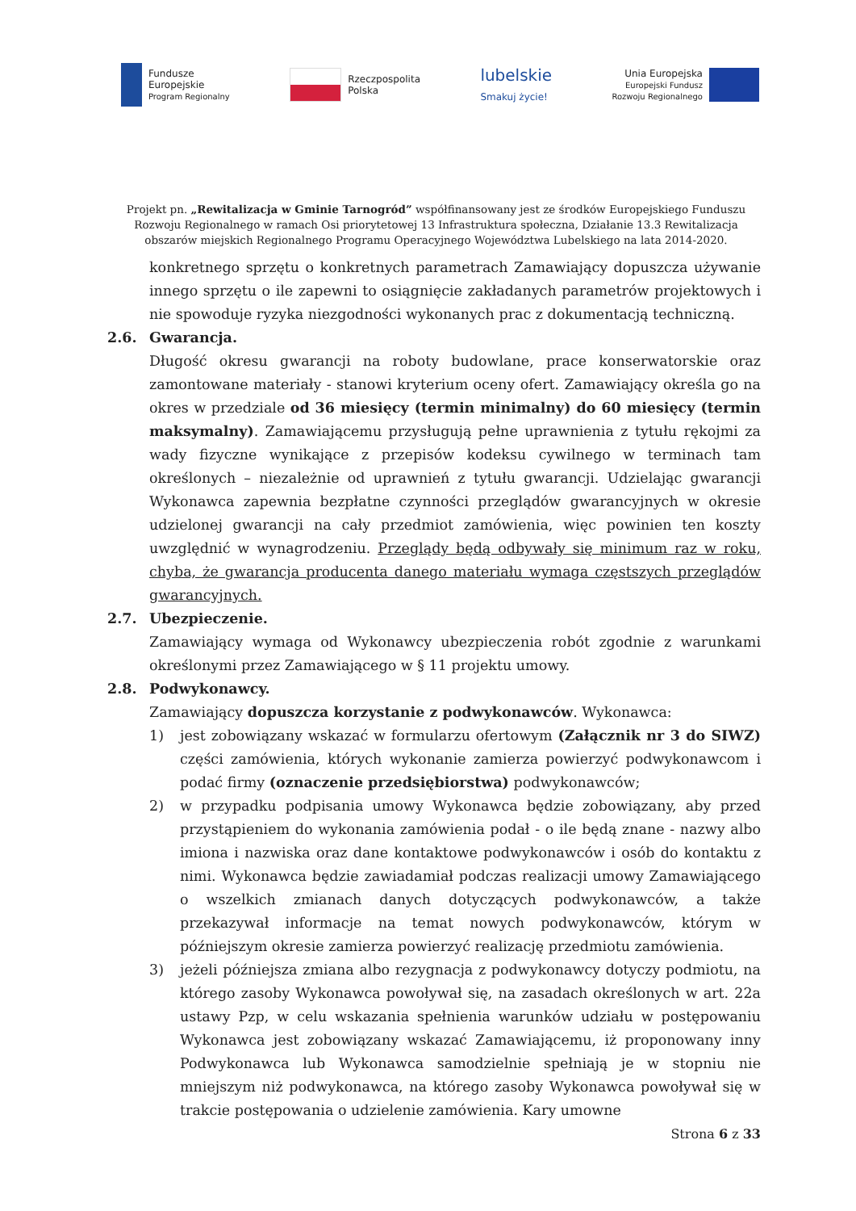Fundusze
Europejskie
Program Regionalny
Rzeczpospolita
Polska
lubelskie
Smakuj życie!
Unia Europejska
Europejski Fundusz
Rozwoju Regionalnego
Projekt pn. „Rewitalizacja w Gminie Tarnogród” współfinansowany jest ze środków Europejskiego Funduszu Rozwoju Regionalnego w ramach Osi priorytetowej 13 Infrastruktura społeczna, Działanie 13.3 Rewitalizacja obszarów miejskich Regionalnego Programu Operacyjnego Województwa Lubelskiego na lata 2014-2020.
konkretnego sprzętu o konkretnych parametrach Zamawiający dopuszcza używanie innego sprzętu o ile zapewni to osiągnięcie zakładanych parametrów projektowych i nie spowoduje ryzyka niezgodności wykonanych prac z dokumentacją techniczną.
2.6. Gwarancja.
Długość okresu gwarancji na roboty budowlane, prace konserwatorskie oraz zamontowane materiały - stanowi kryterium oceny ofert. Zamawiający określa go na okres w przedziale od 36 miesięcy (termin minimalny) do 60 miesięcy (termin maksymalny). Zamawiającemu przysługują pełne uprawnienia z tytułu rękojmi za wady fizyczne wynikające z przepisów kodeksu cywilnego w terminach tam określonych – niezależnie od uprawnień z tytułu gwarancji. Udzielając gwarancji Wykonawca zapewnia bezpłatne czynności przeglądów gwarancyjnych w okresie udzielonej gwarancji na cały przedmiot zamówienia, więc powinien ten koszty uwzględnić w wynagrodzeniu. Przeglądy będą odbywały się minimum raz w roku, chyba, że gwarancja producenta danego materiału wymaga częstszych przeglądów gwarancyjnych.
2.7. Ubezpieczenie.
Zamawiający wymaga od Wykonawcy ubezpieczenia robót zgodnie z warunkami określonymi przez Zamawiającego w § 11 projektu umowy.
2.8. Podwykonawcy.
Zamawiający dopuszcza korzystanie z podwykonawców. Wykonawca:
1) jest zobowiązany wskazać w formularzu ofertowym (Załącznik nr 3 do SIWZ) części zamówienia, których wykonanie zamierza powierzyć podwykonawcom i podać firmy (oznaczenie przedsiębiorstwa) podwykonawców;
2) w przypadku podpisania umowy Wykonawca będzie zobowiązany, aby przed przystąpieniem do wykonania zamówienia podał - o ile będą znane - nazwy albo imiona i nazwiska oraz dane kontaktowe podwykonawców i osób do kontaktu z nimi. Wykonawca będzie zawiadamiał podczas realizacji umowy Zamawiającego o wszelkich zmianach danych dotyczących podwykonawców, a także przekazywał informacje na temat nowych podwykonawców, którym w późniejszym okresie zamierza powierzyć realizację przedmiotu zamówienia.
3) jeżeli późniejsza zmiana albo rezygnacja z podwykonawcy dotyczy podmiotu, na którego zasoby Wykonawca powoływał się, na zasadach określonych w art. 22a ustawy Pzp, w celu wskazania spełnienia warunków udziału w postępowaniu Wykonawca jest zobowiązany wskazać Zamawiającemu, iż proponowany inny Podwykonawca lub Wykonawca samodzielnie spełniają je w stopniu nie mniejszym niż podwykonawca, na którego zasoby Wykonawca powoływał się w trakcie postępowania o udzielenie zamówienia. Kary umowne
Strona 6 z 33